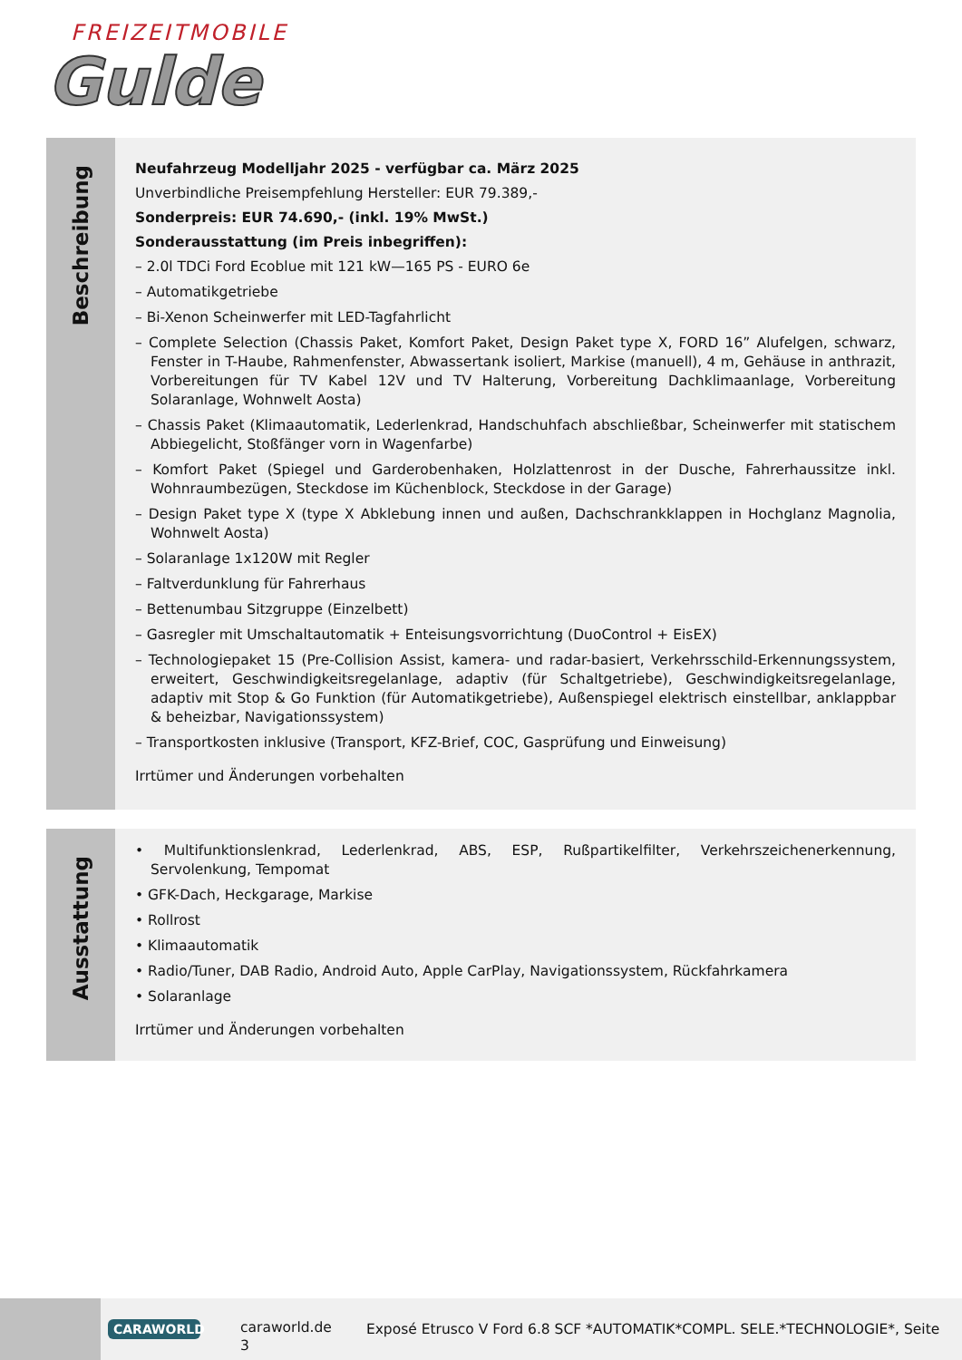FREIZEITMOBILE
Gulde
Beschreibung
Neufahrzeug Modelljahr 2025 - verfügbar ca. März 2025
Unverbindliche Preisempfehlung Hersteller: EUR 79.389,-
Sonderpreis: EUR 74.690,- (inkl. 19% MwSt.)
Sonderausstattung (im Preis inbegriffen):
– 2.0l TDCi Ford Ecoblue mit 121 kW—165 PS - EURO 6e
– Automatikgetriebe
– Bi-Xenon Scheinwerfer mit LED-Tagfahrlicht
– Complete Selection (Chassis Paket, Komfort Paket, Design Paket type X, FORD 16” Alufelgen, schwarz, Fenster in T-Haube, Rahmenfenster, Abwassertank isoliert, Markise (manuell), 4 m, Gehäuse in anthrazit, Vorbereitungen für TV Kabel 12V und TV Halterung, Vorbereitung Dachklimaanlage, Vorbereitung Solaranlage, Wohnwelt Aosta)
– Chassis Paket (Klimaautomatik, Lederlenkrad, Handschuhfach abschließbar, Scheinwerfer mit statischem Abbiegelicht, Stoßfänger vorn in Wagenfarbe)
– Komfort Paket (Spiegel und Garderobenhaken, Holzlattenrost in der Dusche, Fahrerhaussitze inkl. Wohnraumbezügen, Steckdose im Küchenblock, Steckdose in der Garage)
– Design Paket type X (type X Abklebung innen und außen, Dachschrankklappen in Hochglanz Magnolia, Wohnwelt Aosta)
– Solaranlage 1x120W mit Regler
– Faltverdunklung für Fahrerhaus
– Bettenumbau Sitzgruppe (Einzelbett)
– Gasregler mit Umschaltautomatik + Enteisungsvorrichtung (DuoControl + EisEX)
– Technologiepaket 15 (Pre-Collision Assist, kamera- und radar-basiert, Verkehrsschild-Erkennungssystem, erweitert, Geschwindigkeitsregelanlage, adaptiv (für Schaltgetriebe), Geschwindigkeitsregelanlage, adaptiv mit Stop & Go Funktion (für Automatikgetriebe), Außenspiegel elektrisch einstellbar, anklappbar & beheizbar, Navigationssystem)
– Transportkosten inklusive (Transport, KFZ-Brief, COC, Gasprüfung und Einweisung)
Irrtümer und Änderungen vorbehalten
Ausstattung
• Multifunktionslenkrad, Lederlenkrad, ABS, ESP, Rußpartikelfilter, Verkehrszeichenerkennung, Servolenkung, Tempomat
• GFK-Dach, Heckgarage, Markise
• Rollrost
• Klimaautomatik
• Radio/Tuner, DAB Radio, Android Auto, Apple CarPlay, Navigationssystem, Rückfahrkamera
• Solaranlage
Irrtümer und Änderungen vorbehalten
CARAWORLD
caraworld.de
3
Exposé Etrusco V Ford 6.8 SCF *AUTOMATIK*COMPL. SELE.*TECHNOLOGIE*, Seite